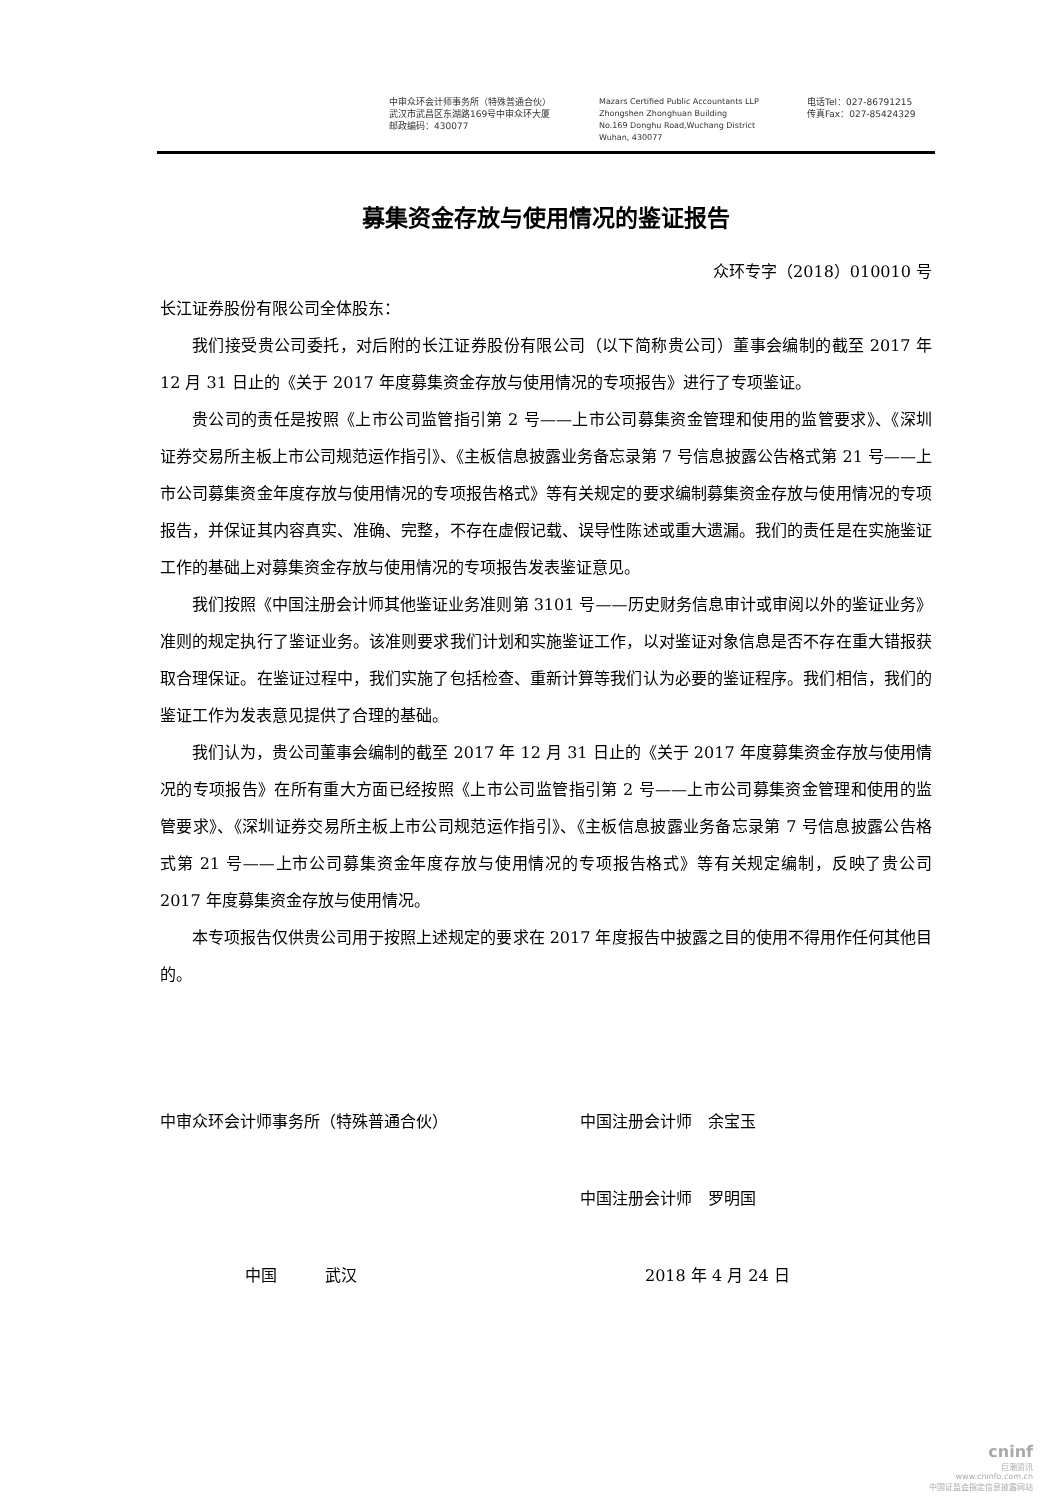中审众环会计师事务所（特殊普通合伙）
武汉市武昌区东湖路169号中审众环大厦
邮政编码：430077
Mazars Certified Public Accountants LLP
Zhongshen Zhonghuan Building
No.169 Donghu Road,Wuchang District
Wuhan, 430077
电话Tel：027-86791215
传真Fax：027-85424329
募集资金存放与使用情况的鉴证报告
众环专字（2018）010010 号
长江证券股份有限公司全体股东：
我们接受贵公司委托，对后附的长江证券股份有限公司（以下简称贵公司）董事会编制的截至 2017 年 12 月 31 日止的《关于 2017 年度募集资金存放与使用情况的专项报告》进行了专项鉴证。
贵公司的责任是按照《上市公司监管指引第 2 号——上市公司募集资金管理和使用的监管要求》、《深圳证券交易所主板上市公司规范运作指引》、《主板信息披露业务备忘录第 7 号信息披露公告格式第 21 号——上市公司募集资金年度存放与使用情况的专项报告格式》等有关规定的要求编制募集资金存放与使用情况的专项报告，并保证其内容真实、准确、完整，不存在虚假记载、误导性陈述或重大遗漏。我们的责任是在实施鉴证工作的基础上对募集资金存放与使用情况的专项报告发表鉴证意见。
我们按照《中国注册会计师其他鉴证业务准则第 3101 号——历史财务信息审计或审阅以外的鉴证业务》准则的规定执行了鉴证业务。该准则要求我们计划和实施鉴证工作，以对鉴证对象信息是否不存在重大错报获取合理保证。在鉴证过程中，我们实施了包括检查、重新计算等我们认为必要的鉴证程序。我们相信，我们的鉴证工作为发表意见提供了合理的基础。
我们认为，贵公司董事会编制的截至 2017 年 12 月 31 日止的《关于 2017 年度募集资金存放与使用情况的专项报告》在所有重大方面已经按照《上市公司监管指引第 2 号——上市公司募集资金管理和使用的监管要求》、《深圳证券交易所主板上市公司规范运作指引》、《主板信息披露业务备忘录第 7 号信息披露公告格式第 21 号——上市公司募集资金年度存放与使用情况的专项报告格式》等有关规定编制，反映了贵公司 2017 年度募集资金存放与使用情况。
本专项报告仅供贵公司用于按照上述规定的要求在 2017 年度报告中披露之目的使用不得用作任何其他目的。
中审众环会计师事务所（特殊普通合伙） 中国注册会计师　余宝玉
中国注册会计师　罗明国
中国　　　武汉 2018 年 4 月 24 日
cninf
巨潮资讯
www.cninfo.com.cn
中国证监会指定信息披露网站